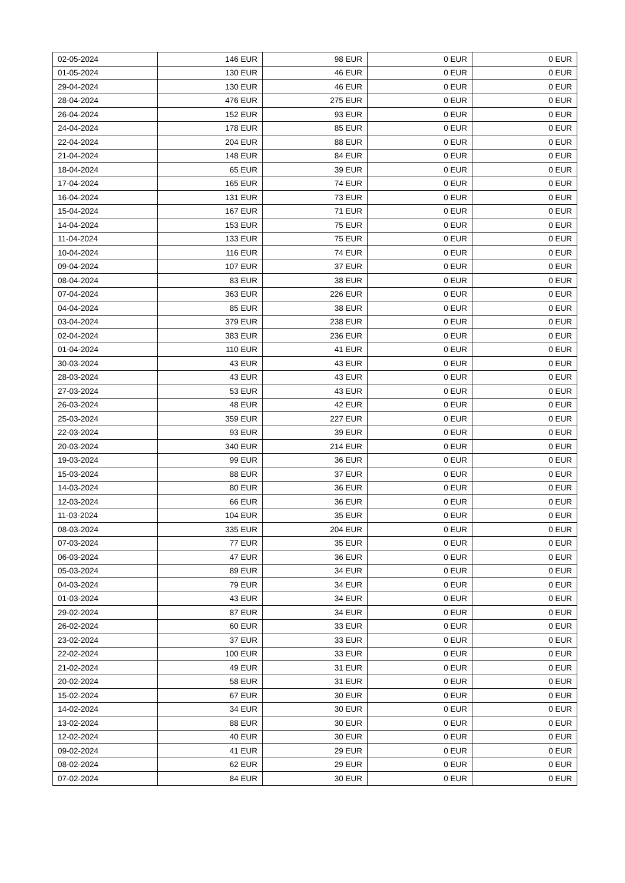| 02-05-2024 | 146 EUR | 98 EUR | 0 EUR | 0 EUR |
| 01-05-2024 | 130 EUR | 46 EUR | 0 EUR | 0 EUR |
| 29-04-2024 | 130 EUR | 46 EUR | 0 EUR | 0 EUR |
| 28-04-2024 | 476 EUR | 275 EUR | 0 EUR | 0 EUR |
| 26-04-2024 | 152 EUR | 93 EUR | 0 EUR | 0 EUR |
| 24-04-2024 | 178 EUR | 85 EUR | 0 EUR | 0 EUR |
| 22-04-2024 | 204 EUR | 88 EUR | 0 EUR | 0 EUR |
| 21-04-2024 | 148 EUR | 84 EUR | 0 EUR | 0 EUR |
| 18-04-2024 | 65 EUR | 39 EUR | 0 EUR | 0 EUR |
| 17-04-2024 | 165 EUR | 74 EUR | 0 EUR | 0 EUR |
| 16-04-2024 | 131 EUR | 73 EUR | 0 EUR | 0 EUR |
| 15-04-2024 | 167 EUR | 71 EUR | 0 EUR | 0 EUR |
| 14-04-2024 | 153 EUR | 75 EUR | 0 EUR | 0 EUR |
| 11-04-2024 | 133 EUR | 75 EUR | 0 EUR | 0 EUR |
| 10-04-2024 | 116 EUR | 74 EUR | 0 EUR | 0 EUR |
| 09-04-2024 | 107 EUR | 37 EUR | 0 EUR | 0 EUR |
| 08-04-2024 | 83 EUR | 38 EUR | 0 EUR | 0 EUR |
| 07-04-2024 | 363 EUR | 226 EUR | 0 EUR | 0 EUR |
| 04-04-2024 | 85 EUR | 38 EUR | 0 EUR | 0 EUR |
| 03-04-2024 | 379 EUR | 238 EUR | 0 EUR | 0 EUR |
| 02-04-2024 | 383 EUR | 236 EUR | 0 EUR | 0 EUR |
| 01-04-2024 | 110 EUR | 41 EUR | 0 EUR | 0 EUR |
| 30-03-2024 | 43 EUR | 43 EUR | 0 EUR | 0 EUR |
| 28-03-2024 | 43 EUR | 43 EUR | 0 EUR | 0 EUR |
| 27-03-2024 | 53 EUR | 43 EUR | 0 EUR | 0 EUR |
| 26-03-2024 | 48 EUR | 42 EUR | 0 EUR | 0 EUR |
| 25-03-2024 | 359 EUR | 227 EUR | 0 EUR | 0 EUR |
| 22-03-2024 | 93 EUR | 39 EUR | 0 EUR | 0 EUR |
| 20-03-2024 | 340 EUR | 214 EUR | 0 EUR | 0 EUR |
| 19-03-2024 | 99 EUR | 36 EUR | 0 EUR | 0 EUR |
| 15-03-2024 | 88 EUR | 37 EUR | 0 EUR | 0 EUR |
| 14-03-2024 | 80 EUR | 36 EUR | 0 EUR | 0 EUR |
| 12-03-2024 | 66 EUR | 36 EUR | 0 EUR | 0 EUR |
| 11-03-2024 | 104 EUR | 35 EUR | 0 EUR | 0 EUR |
| 08-03-2024 | 335 EUR | 204 EUR | 0 EUR | 0 EUR |
| 07-03-2024 | 77 EUR | 35 EUR | 0 EUR | 0 EUR |
| 06-03-2024 | 47 EUR | 36 EUR | 0 EUR | 0 EUR |
| 05-03-2024 | 89 EUR | 34 EUR | 0 EUR | 0 EUR |
| 04-03-2024 | 79 EUR | 34 EUR | 0 EUR | 0 EUR |
| 01-03-2024 | 43 EUR | 34 EUR | 0 EUR | 0 EUR |
| 29-02-2024 | 87 EUR | 34 EUR | 0 EUR | 0 EUR |
| 26-02-2024 | 60 EUR | 33 EUR | 0 EUR | 0 EUR |
| 23-02-2024 | 37 EUR | 33 EUR | 0 EUR | 0 EUR |
| 22-02-2024 | 100 EUR | 33 EUR | 0 EUR | 0 EUR |
| 21-02-2024 | 49 EUR | 31 EUR | 0 EUR | 0 EUR |
| 20-02-2024 | 58 EUR | 31 EUR | 0 EUR | 0 EUR |
| 15-02-2024 | 67 EUR | 30 EUR | 0 EUR | 0 EUR |
| 14-02-2024 | 34 EUR | 30 EUR | 0 EUR | 0 EUR |
| 13-02-2024 | 88 EUR | 30 EUR | 0 EUR | 0 EUR |
| 12-02-2024 | 40 EUR | 30 EUR | 0 EUR | 0 EUR |
| 09-02-2024 | 41 EUR | 29 EUR | 0 EUR | 0 EUR |
| 08-02-2024 | 62 EUR | 29 EUR | 0 EUR | 0 EUR |
| 07-02-2024 | 84 EUR | 30 EUR | 0 EUR | 0 EUR |